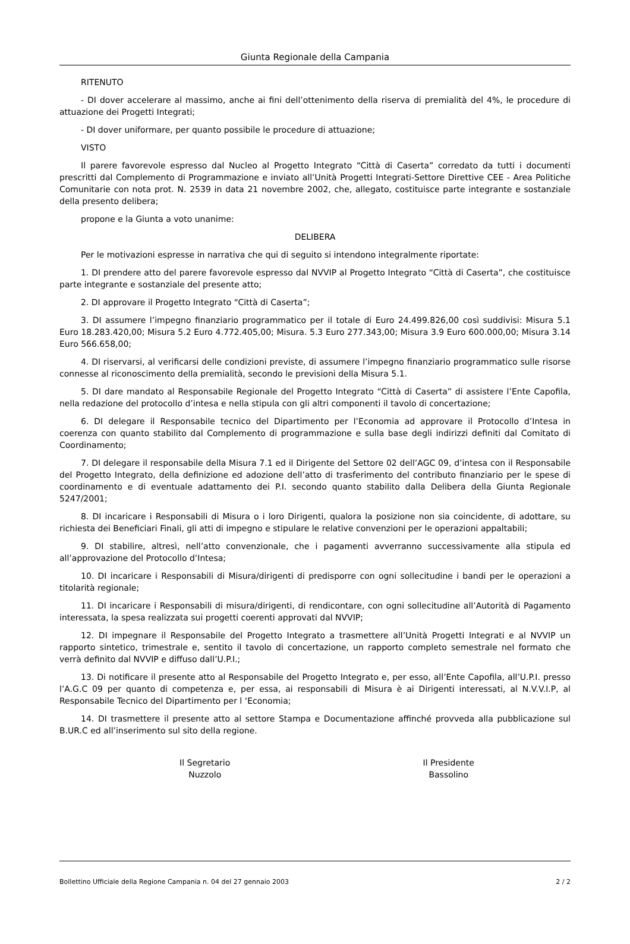Giunta Regionale della Campania
RITENUTO
- DI dover accelerare al massimo, anche ai fini dell’ottenimento della riserva di premialità del 4%, le procedure di attuazione dei Progetti Integrati;
- DI dover uniformare, per quanto possibile le procedure di attuazione;
VISTO
Il parere favorevole espresso dal Nucleo al Progetto Integrato “Città di Caserta” corredato da tutti i documenti prescritti dal Complemento di Programmazione e inviato all’Unità Progetti Integrati-Settore Direttive CEE - Area Politiche Comunitarie con nota prot. N. 2539 in data 21 novembre 2002, che, allegato, costituisce parte integrante e sostanziale della presento delibera;
propone e la Giunta a voto unanime:
DELIBERA
Per le motivazioni espresse in narrativa che qui di seguito si intendono integralmente riportate:
1. DI prendere atto del parere favorevole espresso dal NVVIP al Progetto Integrato “Città di Caserta”, che costituisce parte integrante e sostanziale del presente atto;
2. DI approvare il Progetto Integrato “Città di Caserta”;
3. DI assumere l’impegno finanziario programmatico per il totale di Euro 24.499.826,00 così suddivisi: Misura 5.1 Euro 18.283.420,00; Misura 5.2 Euro 4.772.405,00; Misura. 5.3 Euro 277.343,00; Misura 3.9 Euro 600.000,00; Misura 3.14 Euro 566.658,00;
4. DI riservarsi, al verificarsi delle condizioni previste, di assumere l’impegno finanziario programmatico sulle risorse connesse al riconoscimento della premialità, secondo le previsioni della Misura 5.1.
5. DI dare mandato al Responsabile Regionale del Progetto Integrato “Città di Caserta” di assistere l’Ente Capofila, nella redazione del protocollo d’intesa e nella stipula con gli altri componenti il tavolo di concertazione;
6. DI delegare il Responsabile tecnico del Dipartimento per l’Economia ad approvare il Protocollo d’Intesa in coerenza con quanto stabilito dal Complemento di programmazione e sulla base degli indirizzi definiti dal Comitato di Coordinamento;
7. DI delegare il responsabile della Misura 7.1 ed il Dirigente del Settore 02 dell’AGC 09, d’intesa con il Responsabile del Progetto Integrato, della definizione ed adozione dell’atto di trasferimento del contributo finanziario per le spese di coordinamento e di eventuale adattamento dei P.I. secondo quanto stabilito dalla Delibera della Giunta Regionale 5247/2001;
8. DI incaricare i Responsabili di Misura o i loro Dirigenti, qualora la posizione non sia coincidente, di adottare, su richiesta dei Beneficiari Finali, gli atti di impegno e stipulare le relative convenzioni per le operazioni appaltabili;
9. DI stabilire, altresì, nell’atto convenzionale, che i pagamenti avverranno successivamente alla stipula ed all’approvazione del Protocollo d’Intesa;
10. DI incaricare i Responsabili di Misura/dirigenti di predisporre con ogni sollecitudine i bandi per le operazioni a titolarità regionale;
11. DI incaricare i Responsabili di misura/dirigenti, di rendicontare, con ogni sollecitudine all’Autorità di Pagamento interessata, la spesa realizzata sui progetti coerenti approvati dal NVVIP;
12. DI impegnare il Responsabile del Progetto Integrato a trasmettere all’Unità Progetti Integrati e al NVVIP un rapporto sintetico, trimestrale e, sentito il tavolo di concertazione, un rapporto completo semestrale nel formato che verrà definito dal NVVIP e diffuso dall’U.P.I.;
13. Di notificare il presente atto al Responsabile del Progetto Integrato e, per esso, all’Ente Capofila, all’U.P.I. presso l’A.G.C 09 per quanto di competenza e, per essa, ai responsabili di Misura è ai Dirigenti interessati, al N.V.V.I.P, al Responsabile Tecnico del Dipartimento per l ‘Economia;
14. DI trasmettere il presente atto al settore Stampa e Documentazione affinché provveda alla pubblicazione sul B.UR.C ed all’inserimento sul sito della regione.
Il Segretario
Nuzzolo
Il Presidente
Bassolino
Bollettino Ufficiale della Regione Campania n. 04 del 27 gennaio 2003 2 / 2